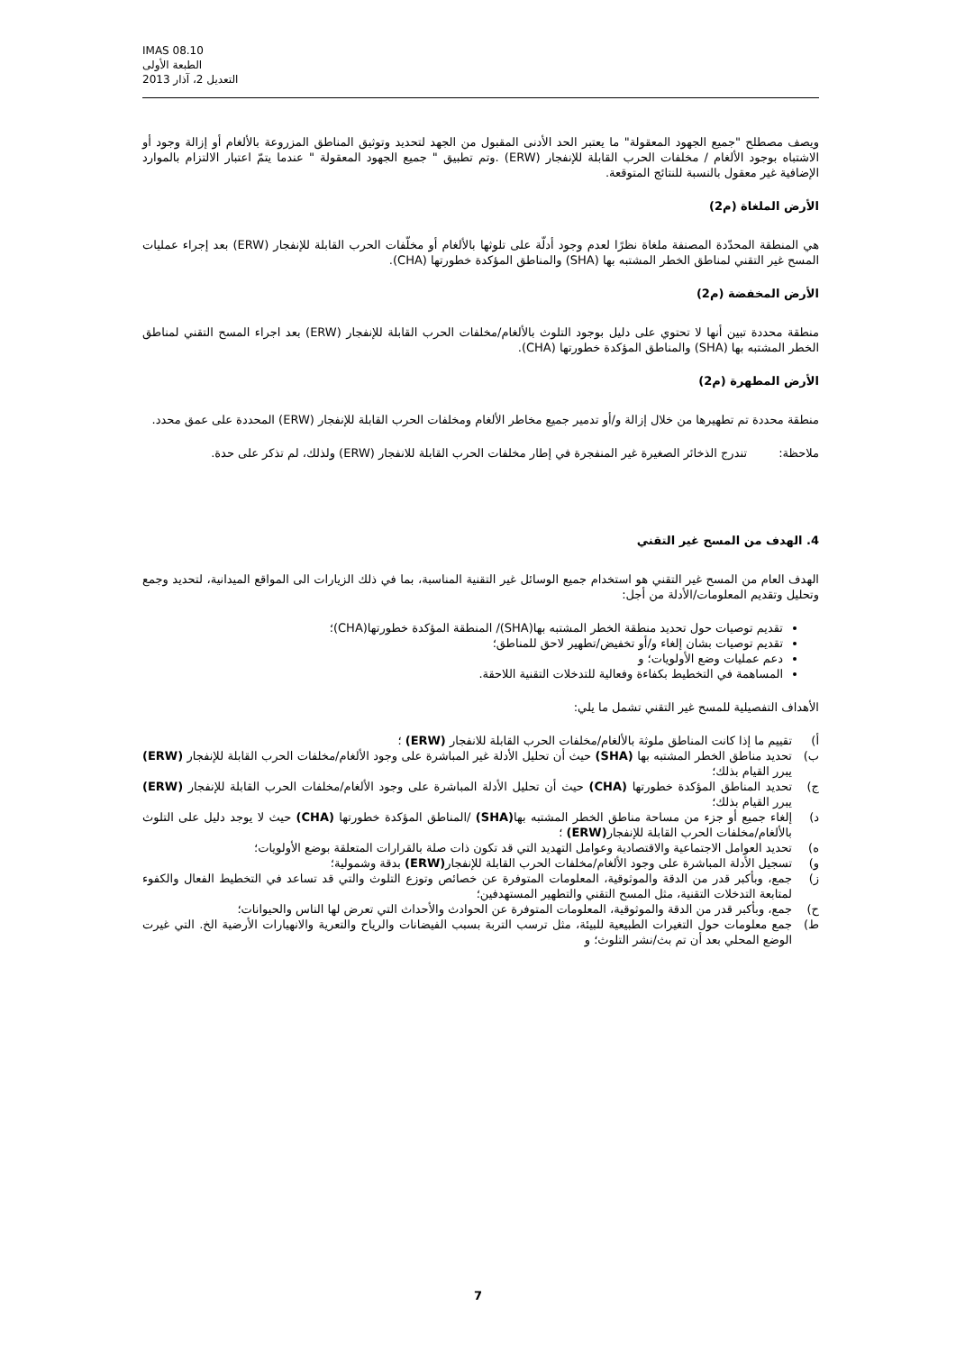IMAS 08.10
الطبعة الأولى
التعديل 2، آذار 2013
ويصف مصطلح "جميع الجهود المعقولة" ما يعتبر الحد الأدنى المقبول من الجهد لتحديد وتوثيق المناطق المزروعة بالألغام أو إزالة وجود أو الاشتباه بوجود الألغام / مخلفات الحرب القابلة للإنفجار (ERW) .وتم تطبيق " جميع الجهود المعقولة " عندما يتمّ اعتبار الالتزام بالموارد الإضافية غير معقول بالنسبة للنتائج المتوقعة.
الأرض الملغاة (م2)
هي المنطقة المحدّدة المصنفة ملغاة نظرًا لعدم وجود أدلّة على تلوثها بالألغام أو مخلّفات الحرب القابلة للإنفجار (ERW) بعد إجراء عمليات المسح غير التقني لمناطق الخطر المشتبه بها (SHA) والمناطق المؤكدة خطورتها (CHA).
الأرض المخفضة (م2)
منطقة محددة تبين أنها لا تحتوي على دليل بوجود التلوث بالألغام/مخلفات الحرب القابلة للإنفجار (ERW) بعد اجراء المسح التقني لمناطق الخطر المشتبه بها (SHA) والمناطق المؤكدة خطورتها (CHA).
الأرض المطهرة (م2)
منطقة محددة تم تطهيرها من خلال إزالة و/أو تدمير جميع مخاطر الألغام ومخلفات الحرب القابلة للإنفجار (ERW) المحددة على عمق محدد.
ملاحظة: تندرج الذخائر الصغيرة غير المنفجرة في إطار مخلفات الحرب القابلة للانفجار (ERW) ولذلك، لم تذكر على حدة.
4. الهدف من المسح غير التقني
الهدف العام من المسح غير التقني هو استخدام جميع الوسائل غير التقنية المناسبة، بما في ذلك الزيارات الى المواقع الميدانية، لتحديد وجمع وتحليل وتقديم المعلومات/الأدلة من أجل:
تقديم توصيات حول تحديد منطقة الخطر المشتبه بها(SHA)/ المنطقة المؤكدة خطورتها(CHA)؛
تقديم توصيات بشان إلغاء و/أو تخفيض/تطهير لاحق للمناطق؛
دعم عمليات وضع الأولويات؛ و
المساهمة في التخطيط بكفاءة وفعالية للتدخلات التقنية اللاحقة.
الأهداف التفصيلية للمسح غير التقني تشمل ما يلي:
أ) تقييم ما إذا كانت المناطق ملوثة بالألغام/مخلفات الحرب القابلة للانفجار (ERW) ؛
ب) تحديد مناطق الخطر المشتبه بها (SHA) حيث أن تحليل الأدلة غير المباشرة على وجود الألغام/مخلفات الحرب القابلة للإنفجار (ERW) يبرر القيام بذلك؛
ج) تحديد المناطق المؤكدة خطورتها (CHA) حيث أن تحليل الأدلة المباشرة على وجود الألغام/مخلفات الحرب القابلة للإنفجار (ERW) يبرر القيام بذلك؛
د) إلغاء جميع أو جزء من مساحة مناطق الخطر المشتبه بها(SHA) /المناطق المؤكدة خطورتها (CHA) حيث لا يوجد دليل على التلوث بالألغام/مخلفات الحرب القابلة للإنفجار(ERW) ؛
ه) تحديد العوامل الاجتماعية والاقتصادية وعوامل التهديد التي قد تكون ذات صلة بالقرارات المتعلقة بوضع الأولويات؛
و) تسجيل الأدلة المباشرة على وجود الألغام/مخلفات الحرب القابلة للإنفجار(ERW) بدقة وشمولية؛
ز) جمع، وبأكبر قدر من الدقة والموثوقية، المعلومات المتوفرة عن خصائص وتوزع التلوث والتي قد تساعد في التخطيط الفعال والكفوء لمتابعة التدخلات التقنية، مثل المسح التقني والتطهير المستهدفين؛
ح) جمع، وبأكبر قدر من الدقة والموثوقية، المعلومات المتوفرة عن الحوادث والأحداث التي تعرض لها الناس والحيوانات؛
ط) جمع معلومات حول التغيرات الطبيعية للبيئة، مثل ترسب التربة بسبب الفيضانات والرياح والتعرية والانهيارات الأرضية الخ. التي غيرت الوضع المحلي بعد أن تم بث/نشر التلوث؛ و
7